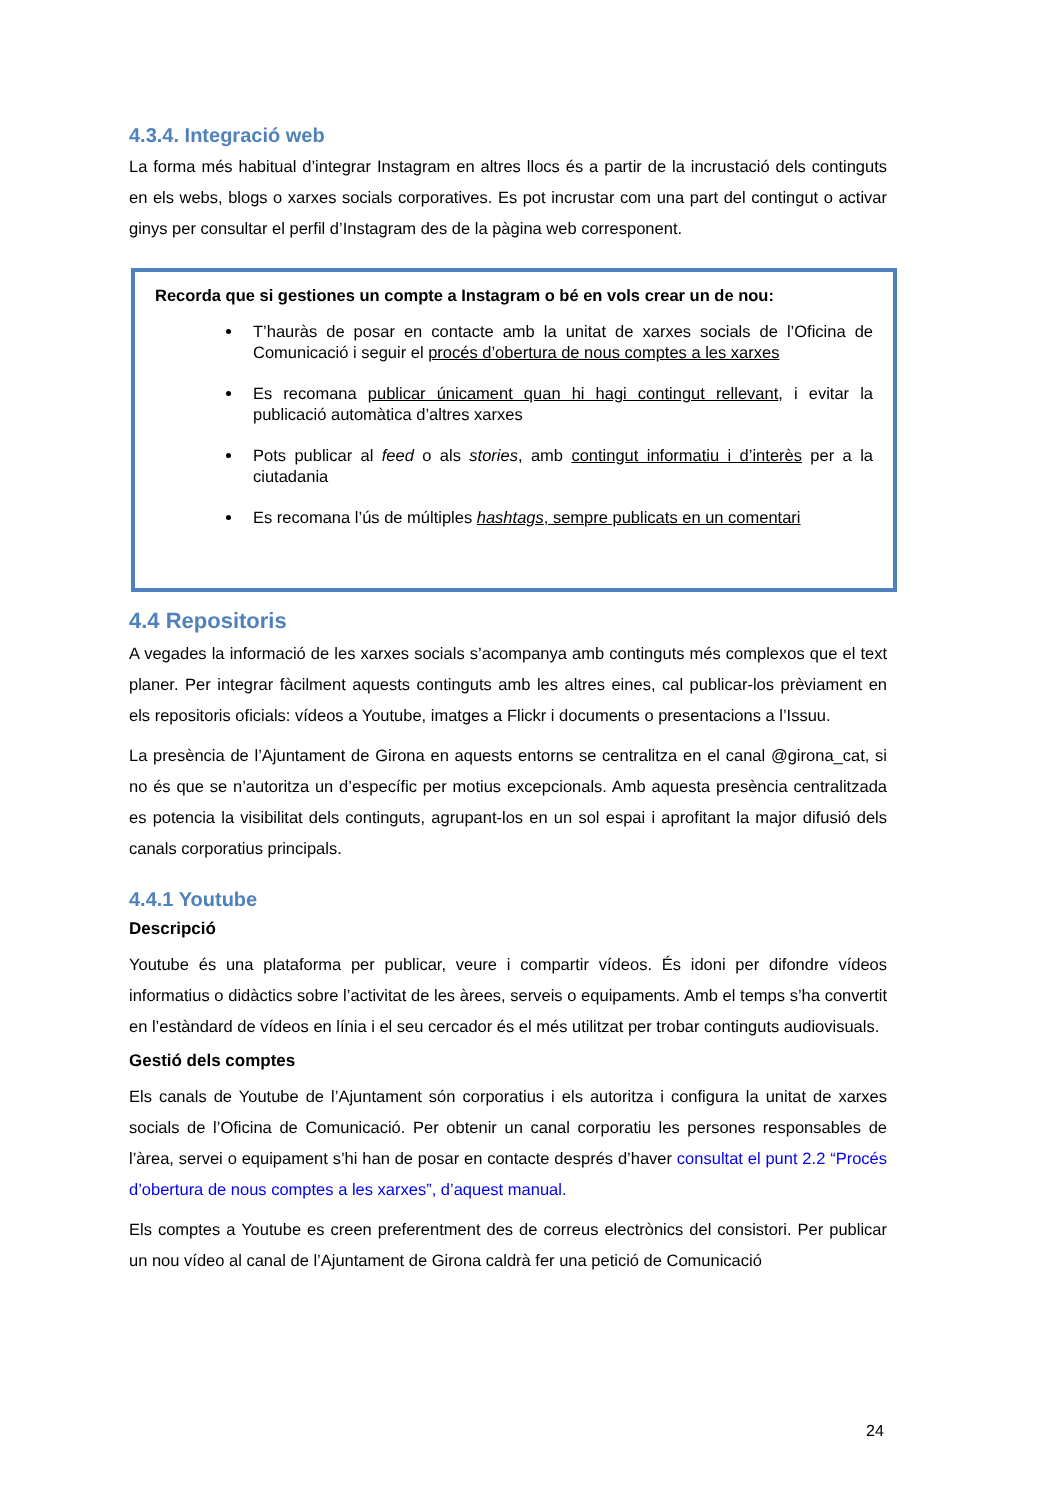4.3.4. Integració web
La forma més habitual d’integrar Instagram en altres llocs és a partir de la incrustació dels continguts en els webs, blogs o xarxes socials corporatives. Es pot incrustar com una part del contingut o activar ginys per consultar el perfil d’Instagram des de la pàgina web corresponent.
Recorda que si gestiones un compte a Instagram o bé en vols crear un de nou:
T’hauràs de posar en contacte amb la unitat de xarxes socials de l’Oficina de Comunicació i seguir el procés d’obertura de nous comptes a les xarxes
Es recomana publicar únicament quan hi hagi contingut rellevant, i evitar la publicació automàtica d’altres xarxes
Pots publicar al feed o als stories, amb contingut informatiu i d’interès per a la ciutadania
Es recomana l’ús de múltiples hashtags, sempre publicats en un comentari
4.4 Repositoris
A vegades la informació de les xarxes socials s’acompanya amb continguts més complexos que el text planer. Per integrar fàcilment aquests continguts amb les altres eines, cal publicar-los prèviament en els repositoris oficials: vídeos a Youtube, imatges a Flickr i documents o presentacions a l’Issuu.
La presència de l’Ajuntament de Girona en aquests entorns se centralitza en el canal @girona_cat, si no és que se n’autoritza un d’específic per motius excepcionals. Amb aquesta presència centralitzada es potencia la visibilitat dels continguts, agrupant-los en un sol espai i aprofitant la major difusió dels canals corporatius principals.
4.4.1 Youtube
Descripció
Youtube és una plataforma per publicar, veure i compartir vídeos. És idoni per difondre vídeos informatius o didàctics sobre l’activitat de les àrees, serveis o equipaments. Amb el temps s’ha convertit en l’estàndard de vídeos en línia i el seu cercador és el més utilitzat per trobar continguts audiovisuals.
Gestió dels comptes
Els canals de Youtube de l’Ajuntament són corporatius i els autoritza i configura la unitat de xarxes socials de l’Oficina de Comunicació. Per obtenir un canal corporatiu les persones responsables de l’àrea, servei o equipament s’hi han de posar en contacte després d’haver consultat el punt 2.2 “Procés d’obertura de nous comptes a les xarxes”, d’aquest manual.
Els comptes a Youtube es creen preferentment des de correus electrònics del consistori. Per publicar un nou vídeo al canal de l’Ajuntament de Girona caldrà fer una petició de Comunicació
24